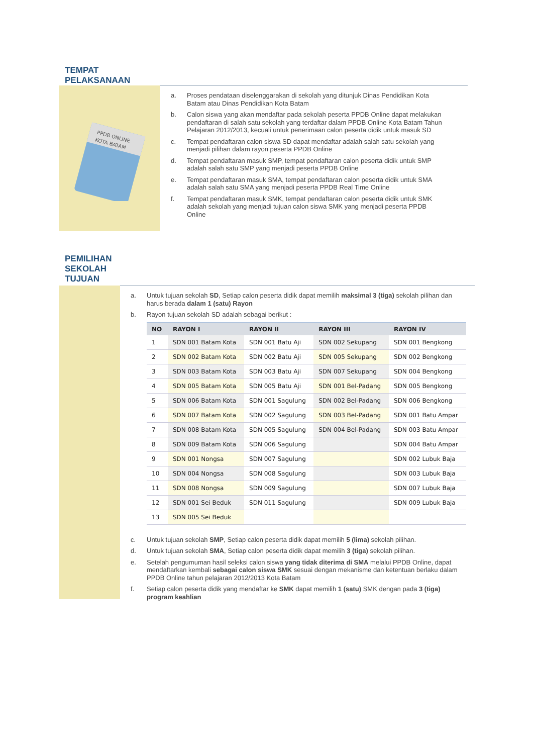TEMPAT
PELAKSANAAN
PPDB ONLINE
KOTA BATAM
a. Proses pendataan diselenggarakan di sekolah yang ditunjuk Dinas Pendidikan Kota Batam atau Dinas Pendidikan Kota Batam
b. Calon siswa yang akan mendaftar pada sekolah peserta PPDB Online dapat melakukan pendaftaran di salah satu sekolah yang terdaftar dalam PPDB Online Kota Batam Tahun Pelajaran 2012/2013, kecuali untuk penerimaan calon peserta didik untuk masuk SD
c. Tempat pendaftaran calon siswa SD dapat mendaftar adalah salah satu sekolah yang menjadi pilihan dalam rayon peserta PPDB Online
d. Tempat pendaftaran masuk SMP, tempat pendaftaran calon peserta didik untuk SMP adalah salah satu SMP yang menjadi peserta PPDB Online
e. Tempat pendaftaran masuk SMA, tempat pendaftaran calon peserta didik untuk SMA adalah salah satu SMA yang menjadi peserta PPDB Real Time Online
f. Tempat pendaftaran masuk SMK, tempat pendaftaran calon peserta didik untuk SMK adalah sekolah yang menjadi tujuan calon siswa SMK yang menjadi peserta PPDB Online
PEMILIHAN
SEKOLAH
TUJUAN
a. Untuk tujuan sekolah SD, Setiap calon peserta didik dapat memilih maksimal 3 (tiga) sekolah pilihan dan harus berada dalam 1 (satu) Rayon
b. Rayon tujuan sekolah SD adalah sebagai berikut :
| NO | RAYON I | RAYON II | RAYON III | RAYON IV |
| --- | --- | --- | --- | --- |
| 1 | SDN 001 Batam Kota | SDN 001 Batu Aji | SDN 002 Sekupang | SDN 001 Bengkong |
| 2 | SDN 002 Batam Kota | SDN 002 Batu Aji | SDN 005 Sekupang | SDN 002 Bengkong |
| 3 | SDN 003 Batam Kota | SDN 003 Batu Aji | SDN 007 Sekupang | SDN 004 Bengkong |
| 4 | SDN 005 Batam Kota | SDN 005 Batu Aji | SDN 001 Bel-Padang | SDN 005 Bengkong |
| 5 | SDN 006 Batam Kota | SDN 001 Sagulung | SDN 002 Bel-Padang | SDN 006 Bengkong |
| 6 | SDN 007 Batam Kota | SDN 002 Sagulung | SDN 003 Bel-Padang | SDN 001 Batu Ampar |
| 7 | SDN 008 Batam Kota | SDN 005 Sagulung | SDN 004 Bel-Padang | SDN 003 Batu Ampar |
| 8 | SDN 009 Batam Kota | SDN 006 Sagulung | | SDN 004 Batu Ampar |
| 9 | SDN 001 Nongsa | SDN 007 Sagulung | | SDN 002 Lubuk Baja |
| 10 | SDN 004 Nongsa | SDN 008 Sagulung | | SDN 003 Lubuk Baja |
| 11 | SDN 008 Nongsa | SDN 009 Sagulung | | SDN 007 Lubuk Baja |
| 12 | SDN 001 Sei Beduk | SDN 011 Sagulung | | SDN 009 Lubuk Baja |
| 13 | SDN 005 Sei Beduk | | | |
c. Untuk tujuan sekolah SMP, Setiap calon peserta didik dapat memilih 5 (lima) sekolah pilihan.
d. Untuk tujuan sekolah SMA, Setiap calon peserta didik dapat memilih 3 (tiga) sekolah pilihan.
e. Setelah pengumuman hasil seleksi calon siswa yang tidak diterima di SMA melalui PPDB Online, dapat mendaftarkan kembali sebagai calon siswa SMK sesuai dengan mekanisme dan ketentuan berlaku dalam PPDB Online tahun pelajaran 2012/2013 Kota Batam
f. Setiap calon peserta didik yang mendaftar ke SMK dapat memilih 1 (satu) SMK dengan pada 3 (tiga) program keahlian